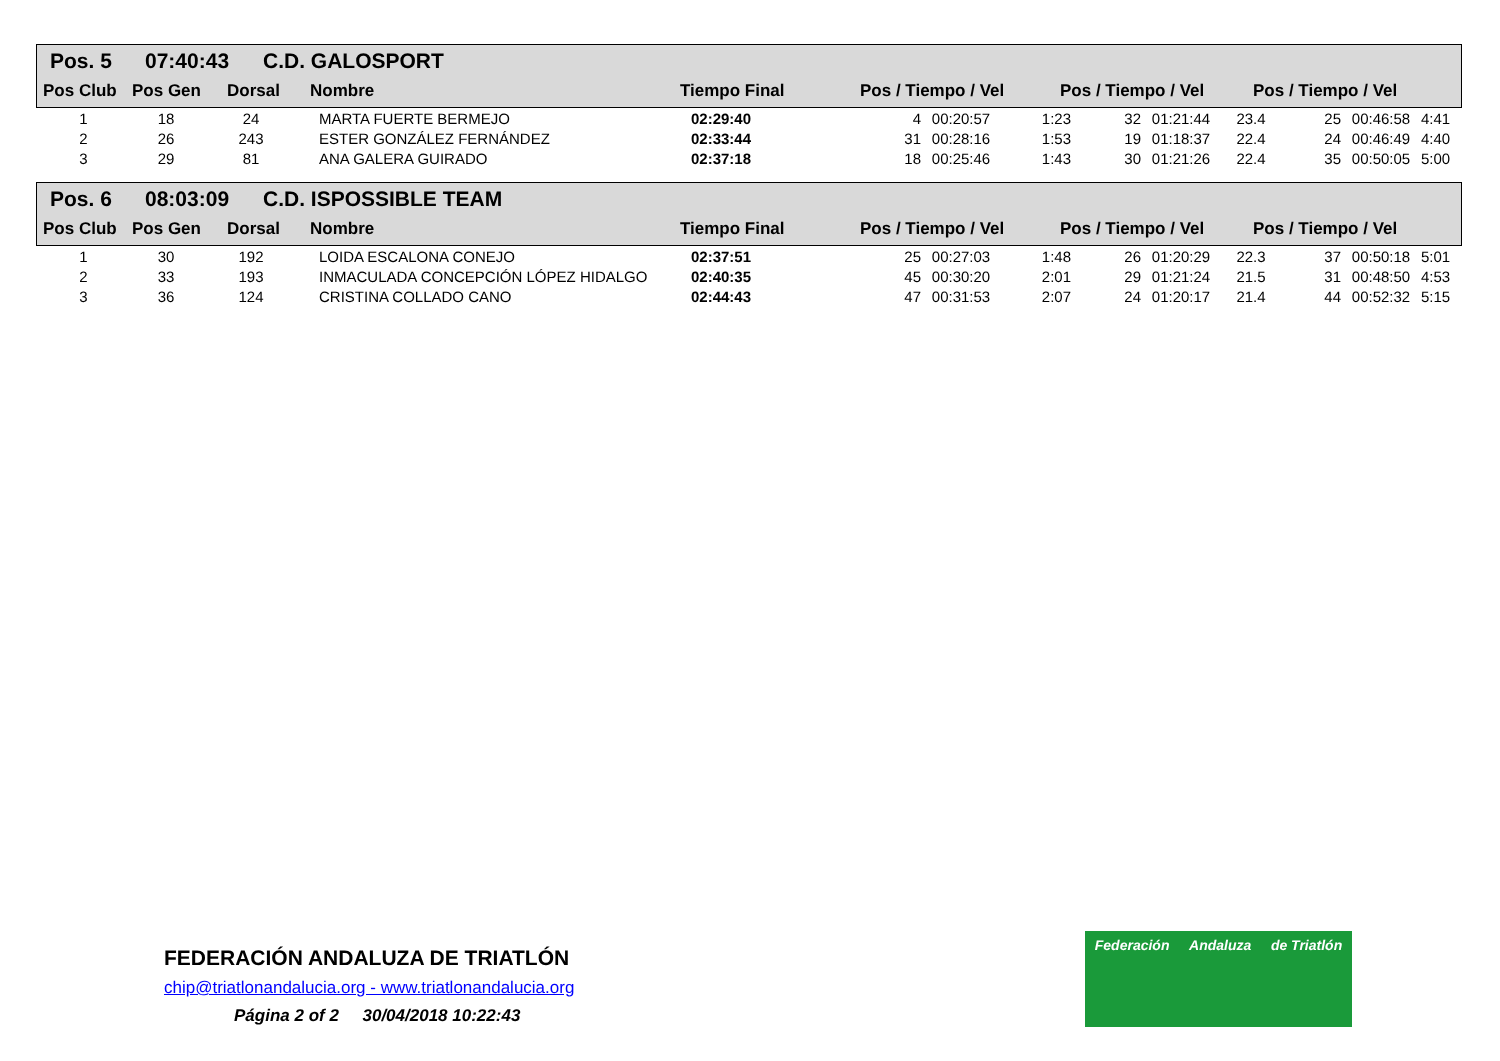Pos. 5 07:40:43 C.D. GALOSPORT
| Pos Club | Pos Gen | Dorsal | Nombre | Tiempo Final | Pos / Tiempo / Vel | Pos / Tiempo / Vel | Pos / Tiempo / Vel |
| --- | --- | --- | --- | --- | --- | --- | --- |
| 1 | 18 | 24 | MARTA FUERTE BERMEJO | 02:29:40 | 4 | 00:20:57 | 1:23 | 32 | 01:21:44 | 23.4 | 25 | 00:46:58 | 4:41 |
| 2 | 26 | 243 | ESTER GONZÁLEZ FERNÁNDEZ | 02:33:44 | 31 | 00:28:16 | 1:53 | 19 | 01:18:37 | 22.4 | 24 | 00:46:49 | 4:40 |
| 3 | 29 | 81 | ANA GALERA GUIRADO | 02:37:18 | 18 | 00:25:46 | 1:43 | 30 | 01:21:26 | 22.4 | 35 | 00:50:05 | 5:00 |
Pos. 6 08:03:09 C.D. ISPOSSIBLE TEAM
| Pos Club | Pos Gen | Dorsal | Nombre | Tiempo Final | Pos / Tiempo / Vel | Pos / Tiempo / Vel | Pos / Tiempo / Vel |
| --- | --- | --- | --- | --- | --- | --- | --- |
| 1 | 30 | 192 | LOIDA ESCALONA CONEJO | 02:37:51 | 25 | 00:27:03 | 1:48 | 26 | 01:20:29 | 22.3 | 37 | 00:50:18 | 5:01 |
| 2 | 33 | 193 | INMACULADA CONCEPCIÓN LÓPEZ HIDALGO | 02:40:35 | 45 | 00:30:20 | 2:01 | 29 | 01:21:24 | 21.5 | 31 | 00:48:50 | 4:53 |
| 3 | 36 | 124 | CRISTINA COLLADO CANO | 02:44:43 | 47 | 00:31:53 | 2:07 | 24 | 01:20:17 | 21.4 | 44 | 00:52:32 | 5:15 |
FEDERACIÓN ANDALUZA DE TRIATLÓN
chip@triatlonandalucia.org - www.triatlonandalucia.org
Página 2 of 2 30/04/2018 10:22:43
Federación Andaluza de Triatlón